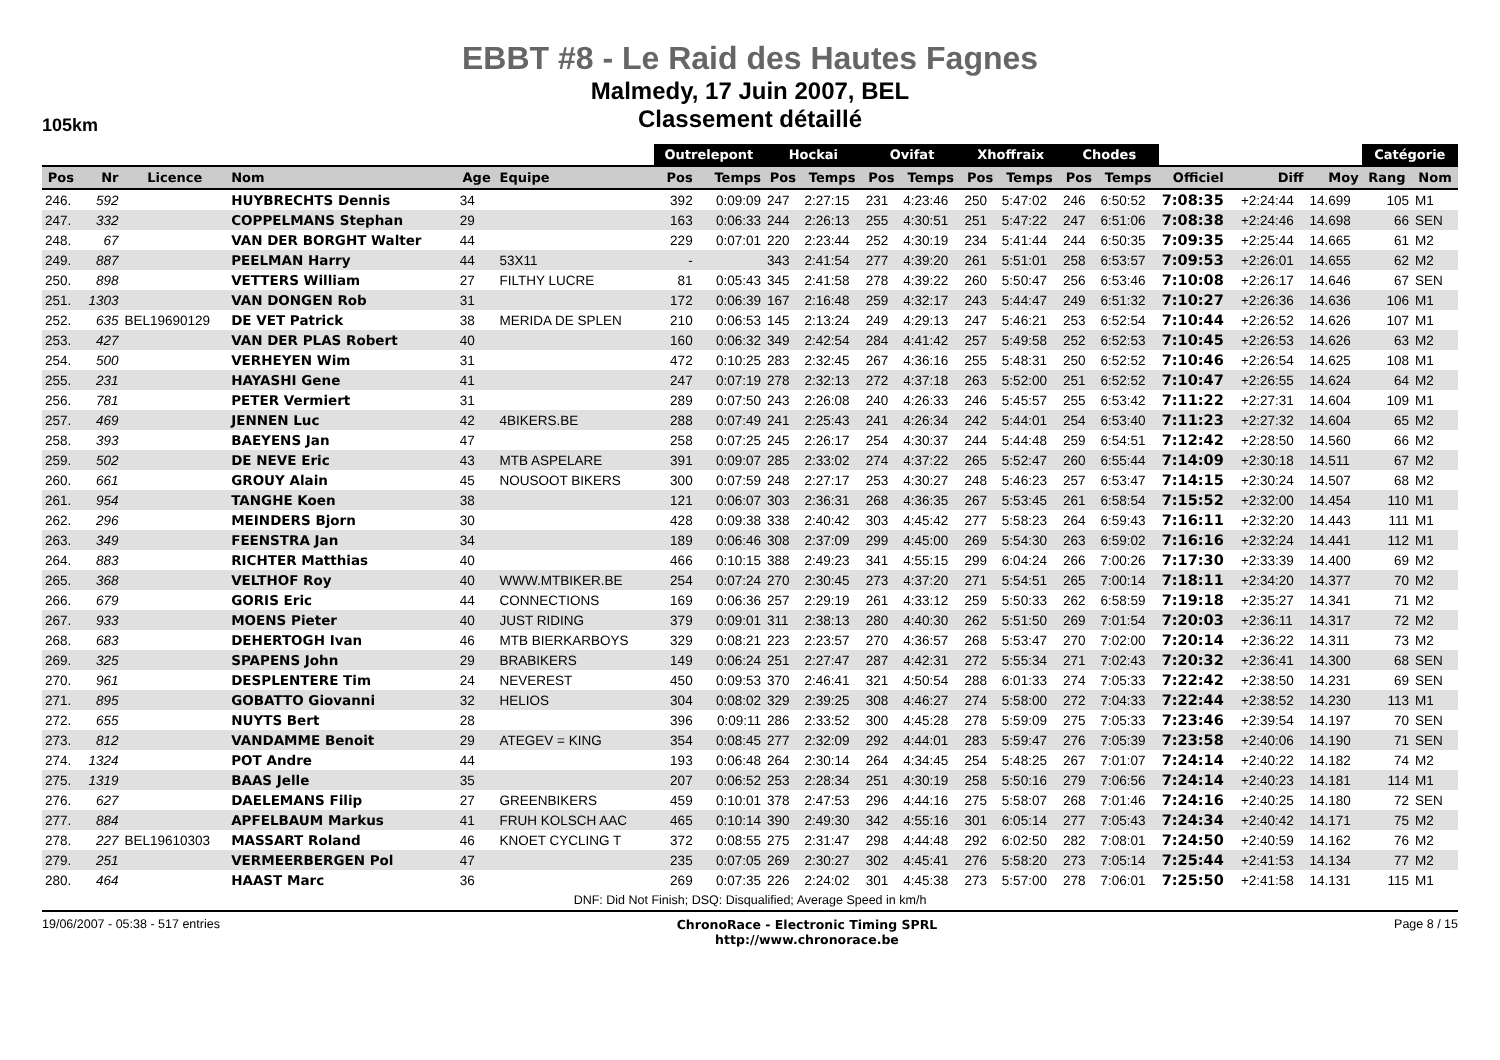EBBT #8 - Le Raid des Hautes Fagnes
Malmedy, 17 Juin 2007, BEL
Classement détaillé
105km
| | | | | | | Outrelepont | | Hockai | | Ovifat | | Xhoffraix | | Chodes | | | | | Catégorie | |
| --- | --- | --- | --- | --- | --- | --- | --- | --- | --- | --- | --- | --- | --- | --- | --- | --- | --- | --- | --- | --- |
| Pos | Nr | Licence | Nom | Age | Equipe | Pos | Temps | Pos | Temps | Pos | Temps | Pos | Temps | Pos | Temps | Officiel | Diff | Moy | Rang | Nom |
| 246. | 592 | | HUYBRECHTS Dennis | 34 | | 392 | 0:09:09 | 247 | 2:27:15 | 231 | 4:23:46 | 250 | 5:47:02 | 246 | 6:50:52 | 7:08:35 | +2:24:44 | 14.699 | 105 | M1 |
| 247. | 332 | | COPPELMANS Stephan | 29 | | 163 | 0:06:33 | 244 | 2:26:13 | 255 | 4:30:51 | 251 | 5:47:22 | 247 | 6:51:06 | 7:08:38 | +2:24:46 | 14.698 | 66 | SEN |
| 248. | 67 | | VAN DER BORGHT Walter | 44 | | 229 | 0:07:01 | 220 | 2:23:44 | 252 | 4:30:19 | 234 | 5:41:44 | 244 | 6:50:35 | 7:09:35 | +2:25:44 | 14.665 | 61 | M2 |
| 249. | 887 | | PEELMAN Harry | 44 | 53X11 | - | | 343 | 2:41:54 | 277 | 4:39:20 | 261 | 5:51:01 | 258 | 6:53:57 | 7:09:53 | +2:26:01 | 14.655 | 62 | M2 |
| 250. | 898 | | VETTERS William | 27 | FILTHY LUCRE | 81 | 0:05:43 | 345 | 2:41:58 | 278 | 4:39:22 | 260 | 5:50:47 | 256 | 6:53:46 | 7:10:08 | +2:26:17 | 14.646 | 67 | SEN |
| 251. | 1303 | | VAN DONGEN Rob | 31 | | 172 | 0:06:39 | 167 | 2:16:48 | 259 | 4:32:17 | 243 | 5:44:47 | 249 | 6:51:32 | 7:10:27 | +2:26:36 | 14.636 | 106 | M1 |
| 252. | 635 | BEL19690129 | DE VET Patrick | 38 | MERIDA DE SPLEN | 210 | 0:06:53 | 145 | 2:13:24 | 249 | 4:29:13 | 247 | 5:46:21 | 253 | 6:52:54 | 7:10:44 | +2:26:52 | 14.626 | 107 | M1 |
| 253. | 427 | | VAN DER PLAS Robert | 40 | | 160 | 0:06:32 | 349 | 2:42:54 | 284 | 4:41:42 | 257 | 5:49:58 | 252 | 6:52:53 | 7:10:45 | +2:26:53 | 14.626 | 63 | M2 |
| 254. | 500 | | VERHEYEN Wim | 31 | | 472 | 0:10:25 | 283 | 2:32:45 | 267 | 4:36:16 | 255 | 5:48:31 | 250 | 6:52:52 | 7:10:46 | +2:26:54 | 14.625 | 108 | M1 |
| 255. | 231 | | HAYASHI Gene | 41 | | 247 | 0:07:19 | 278 | 2:32:13 | 272 | 4:37:18 | 263 | 5:52:00 | 251 | 6:52:52 | 7:10:47 | +2:26:55 | 14.624 | 64 | M2 |
| 256. | 781 | | PETER Vermiert | 31 | | 289 | 0:07:50 | 243 | 2:26:08 | 240 | 4:26:33 | 246 | 5:45:57 | 255 | 6:53:42 | 7:11:22 | +2:27:31 | 14.604 | 109 | M1 |
| 257. | 469 | | JENNEN Luc | 42 | 4BIKERS.BE | 288 | 0:07:49 | 241 | 2:25:43 | 241 | 4:26:34 | 242 | 5:44:01 | 254 | 6:53:40 | 7:11:23 | +2:27:32 | 14.604 | 65 | M2 |
| 258. | 393 | | BAEYENS Jan | 47 | | 258 | 0:07:25 | 245 | 2:26:17 | 254 | 4:30:37 | 244 | 5:44:48 | 259 | 6:54:51 | 7:12:42 | +2:28:50 | 14.560 | 66 | M2 |
| 259. | 502 | | DE NEVE Eric | 43 | MTB ASPELARE | 391 | 0:09:07 | 285 | 2:33:02 | 274 | 4:37:22 | 265 | 5:52:47 | 260 | 6:55:44 | 7:14:09 | +2:30:18 | 14.511 | 67 | M2 |
| 260. | 661 | | GROUY Alain | 45 | NOUSOOT BIKERS | 300 | 0:07:59 | 248 | 2:27:17 | 253 | 4:30:27 | 248 | 5:46:23 | 257 | 6:53:47 | 7:14:15 | +2:30:24 | 14.507 | 68 | M2 |
| 261. | 954 | | TANGHE Koen | 38 | | 121 | 0:06:07 | 303 | 2:36:31 | 268 | 4:36:35 | 267 | 5:53:45 | 261 | 6:58:54 | 7:15:52 | +2:32:00 | 14.454 | 110 | M1 |
| 262. | 296 | | MEINDERS Bjorn | 30 | | 428 | 0:09:38 | 338 | 2:40:42 | 303 | 4:45:42 | 277 | 5:58:23 | 264 | 6:59:43 | 7:16:11 | +2:32:20 | 14.443 | 111 | M1 |
| 263. | 349 | | FEENSTRA Jan | 34 | | 189 | 0:06:46 | 308 | 2:37:09 | 299 | 4:45:00 | 269 | 5:54:30 | 263 | 6:59:02 | 7:16:16 | +2:32:24 | 14.441 | 112 | M1 |
| 264. | 883 | | RICHTER Matthias | 40 | | 466 | 0:10:15 | 388 | 2:49:23 | 341 | 4:55:15 | 299 | 6:04:24 | 266 | 7:00:26 | 7:17:30 | +2:33:39 | 14.400 | 69 | M2 |
| 265. | 368 | | VELTHOF Roy | 40 | WWW.MTBIKER.BE | 254 | 0:07:24 | 270 | 2:30:45 | 273 | 4:37:20 | 271 | 5:54:51 | 265 | 7:00:14 | 7:18:11 | +2:34:20 | 14.377 | 70 | M2 |
| 266. | 679 | | GORIS Eric | 44 | CONNECTIONS | 169 | 0:06:36 | 257 | 2:29:19 | 261 | 4:33:12 | 259 | 5:50:33 | 262 | 6:58:59 | 7:19:18 | +2:35:27 | 14.341 | 71 | M2 |
| 267. | 933 | | MOENS Pieter | 40 | JUST RIDING | 379 | 0:09:01 | 311 | 2:38:13 | 280 | 4:40:30 | 262 | 5:51:50 | 269 | 7:01:54 | 7:20:03 | +2:36:11 | 14.317 | 72 | M2 |
| 268. | 683 | | DEHERTOGH Ivan | 46 | MTB BIERKARBOYS | 329 | 0:08:21 | 223 | 2:23:57 | 270 | 4:36:57 | 268 | 5:53:47 | 270 | 7:02:00 | 7:20:14 | +2:36:22 | 14.311 | 73 | M2 |
| 269. | 325 | | SPAPENS John | 29 | BRABIKERS | 149 | 0:06:24 | 251 | 2:27:47 | 287 | 4:42:31 | 272 | 5:55:34 | 271 | 7:02:43 | 7:20:32 | +2:36:41 | 14.300 | 68 | SEN |
| 270. | 961 | | DESPLENTERE Tim | 24 | NEVEREST | 450 | 0:09:53 | 370 | 2:46:41 | 321 | 4:50:54 | 288 | 6:01:33 | 274 | 7:05:33 | 7:22:42 | +2:38:50 | 14.231 | 69 | SEN |
| 271. | 895 | | GOBATTO Giovanni | 32 | HELIOS | 304 | 0:08:02 | 329 | 2:39:25 | 308 | 4:46:27 | 274 | 5:58:00 | 272 | 7:04:33 | 7:22:44 | +2:38:52 | 14.230 | 113 | M1 |
| 272. | 655 | | NUYTS Bert | 28 | | 396 | 0:09:11 | 286 | 2:33:52 | 300 | 4:45:28 | 278 | 5:59:09 | 275 | 7:05:33 | 7:23:46 | +2:39:54 | 14.197 | 70 | SEN |
| 273. | 812 | | VANDAMME Benoit | 29 | ATEGEV = KING | 354 | 0:08:45 | 277 | 2:32:09 | 292 | 4:44:01 | 283 | 5:59:47 | 276 | 7:05:39 | 7:23:58 | +2:40:06 | 14.190 | 71 | SEN |
| 274. | 1324 | | POT Andre | 44 | | 193 | 0:06:48 | 264 | 2:30:14 | 264 | 4:34:45 | 254 | 5:48:25 | 267 | 7:01:07 | 7:24:14 | +2:40:22 | 14.182 | 74 | M2 |
| 275. | 1319 | | BAAS Jelle | 35 | | 207 | 0:06:52 | 253 | 2:28:34 | 251 | 4:30:19 | 258 | 5:50:16 | 279 | 7:06:56 | 7:24:14 | +2:40:23 | 14.181 | 114 | M1 |
| 276. | 627 | | DAELEMANS Filip | 27 | GREENBIKERS | 459 | 0:10:01 | 378 | 2:47:53 | 296 | 4:44:16 | 275 | 5:58:07 | 268 | 7:01:46 | 7:24:16 | +2:40:25 | 14.180 | 72 | SEN |
| 277. | 884 | | APFELBAUM Markus | 41 | FRUH KOLSCH AAC | 465 | 0:10:14 | 390 | 2:49:30 | 342 | 4:55:16 | 301 | 6:05:14 | 277 | 7:05:43 | 7:24:34 | +2:40:42 | 14.171 | 75 | M2 |
| 278. | 227 | BEL19610303 | MASSART Roland | 46 | KNOET CYCLING T | 372 | 0:08:55 | 275 | 2:31:47 | 298 | 4:44:48 | 292 | 6:02:50 | 282 | 7:08:01 | 7:24:50 | +2:40:59 | 14.162 | 76 | M2 |
| 279. | 251 | | VERMEERBERGEN Pol | 47 | | 235 | 0:07:05 | 269 | 2:30:27 | 302 | 4:45:41 | 276 | 5:58:20 | 273 | 7:05:14 | 7:25:44 | +2:41:53 | 14.134 | 77 | M2 |
| 280. | 464 | | HAAST Marc | 36 | | 269 | 0:07:35 | 226 | 2:24:02 | 301 | 4:45:38 | 273 | 5:57:00 | 278 | 7:06:01 | 7:25:50 | +2:41:58 | 14.131 | 115 | M1 |
DNF: Did Not Finish; DSQ: Disqualified; Average Speed in km/h
19/06/2007 - 05:38 - 517 entries ChronoRace - Electronic Timing SPRL
http://www.chronorace.be Page 8 / 15